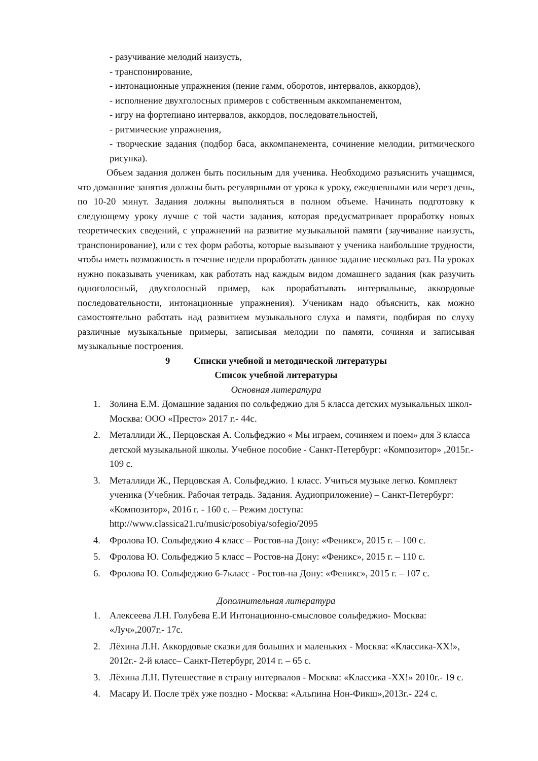- разучивание мелодий наизусть,
- транспонирование,
- интонационные упражнения (пение гамм, оборотов, интервалов, аккордов),
- исполнение двухголосных примеров с собственным аккомпанементом,
- игру на фортепиано интервалов, аккордов, последовательностей,
- ритмические упражнения,
- творческие задания (подбор баса, аккомпанемента, сочинение мелодии, ритмического рисунка).
Объем задания должен быть посильным для ученика. Необходимо разъяснить учащимся, что домашние занятия должны быть регулярными от урока к уроку, ежедневными или через день, по 10-20 минут. Задания должны выполняться в полном объеме. Начинать подготовку к следующему уроку лучше с той части задания, которая предусматривает проработку новых теоретических сведений, с упражнений на развитие музыкальной памяти (заучивание наизусть, транспонирование), или с тех форм работы, которые вызывают у ученика наибольшие трудности, чтобы иметь возможность в течение недели проработать данное задание несколько раз. На уроках нужно показывать ученикам, как работать над каждым видом домашнего задания (как разучить одноголосный, двухголосный пример, как прорабатывать интервальные, аккордовые последовательности, интонационные упражнения). Ученикам надо объяснить, как можно самостоятельно работать над развитием музыкального слуха и памяти, подбирая по слуху различные музыкальные примеры, записывая мелодии по памяти, сочиняя и записывая музыкальные построения.
9 Списки учебной и методической литературы
Список учебной литературы
Основная литература
1. Золина Е.М. Домашние задания по сольфеджио для 5 класса детских музыкальных школ- Москва: ООО «Престо» 2017 г.- 44с.
2. Металлиди Ж., Перцовская А. Сольфеджио « Мы играем, сочиняем и поем» для 3 класса детской музыкальной школы. Учебное пособие - Санкт-Петербург: «Композитор» ,2015г.- 109 с.
3. Металлиди Ж., Перцовская А. Сольфеджио. 1 класс. Учиться музыке легко. Комплект ученика (Учебник. Рабочая тетрадь. Задания. Аудиоприложение) – Санкт-Петербург: «Композитор», 2016 г. - 160 с. – Режим доступа: http://www.classica21.ru/music/posobiya/sofegio/2095
4. Фролова Ю. Сольфеджио 4 класс – Ростов-на Дону: «Феникс», 2015 г. – 100 с.
5. Фролова Ю. Сольфеджио 5 класс – Ростов-на Дону: «Феникс», 2015 г. – 110 с.
6. Фролова Ю. Сольфеджио 6-7класс - Ростов-на Дону: «Феникс», 2015 г. – 107 с.
Дополнительная литература
1. Алексеева Л.Н. Голубева Е.И Интонационно-смысловое сольфеджио- Москва: «Луч»,2007г.- 17с.
2. Лёхина Л.Н. Аккордовые сказки для больших и маленьких - Москва: «Классика-XX!», 2012г.- 2-й класс– Санкт-Петербург, 2014 г. – 65 с.
3. Лёхина Л.Н. Путешествие в страну интервалов - Москва: «Классика -XX!» 2010г.- 19 с.
4. Масару И. После трёх уже поздно - Москва: «Альпина Нон-Фикш»,2013г.- 224 с.